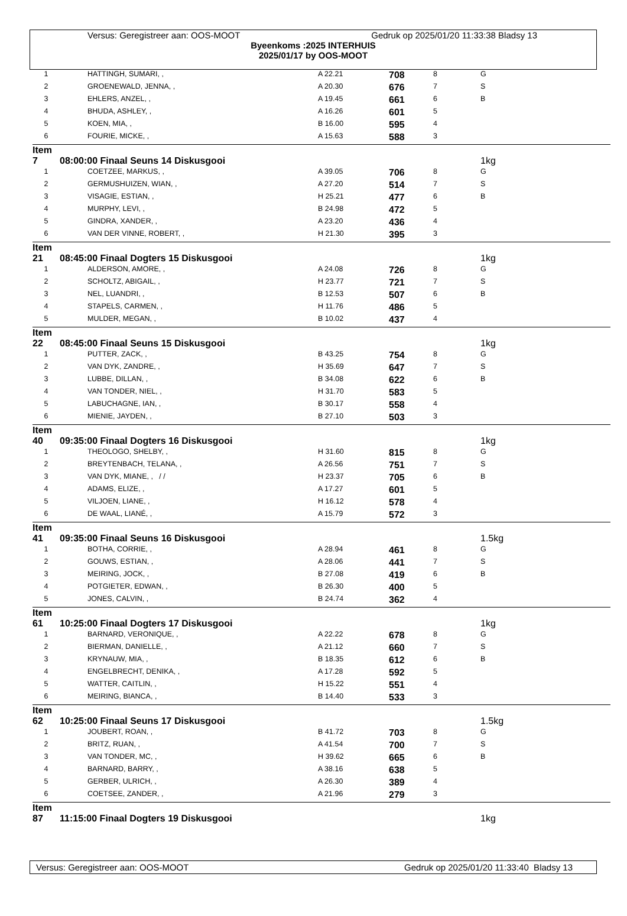Versus: Geregistreer aan: OOS-MOOT Gedruk op 2025/01/20 11:33:38 Bladsy 13
Byeenkoms :2025 INTERHUIS
2025/01/17 by OOS-MOOT
| 1 | HATTINGH, SUMARI, , | A 22.21 | 708 | 8 | G |
| 2 | GROENEWALD, JENNA, , | A 20.30 | 676 | 7 | S |
| 3 | EHLERS, ANZEL, , | A 19.45 | 661 | 6 | B |
| 4 | BHUDA, ASHLEY, , | A 16.26 | 601 | 5 | |
| 5 | KOEN, MIA, , | B 16.00 | 595 | 4 | |
| 6 | FOURIE, MICKE, , | A 15.63 | 588 | 3 | |
| Item 7 | 08:00:00 Finaal Seuns 14 Diskusgooi | | | | 1kg |
| 1 | COETZEE, MARKUS, , | A 39.05 | 706 | 8 | G |
| 2 | GERMUSHUIZEN, WIAN, , | A 27.20 | 514 | 7 | S |
| 3 | VISAGIE, ESTIAN, , | H 25.21 | 477 | 6 | B |
| 4 | MURPHY, LEVI, , | B 24.98 | 472 | 5 | |
| 5 | GINDRA, XANDER, , | A 23.20 | 436 | 4 | |
| 6 | VAN DER VINNE, ROBERT, , | H 21.30 | 395 | 3 | |
| Item 21 | 08:45:00 Finaal Dogters 15 Diskusgooi | | | | 1kg |
| 1 | ALDERSON, AMORE, , | A 24.08 | 726 | 8 | G |
| 2 | SCHOLTZ, ABIGAIL, , | H 23.77 | 721 | 7 | S |
| 3 | NEL, LUANDRI, , | B 12.53 | 507 | 6 | B |
| 4 | STAPELS, CARMEN, , | H 11.76 | 486 | 5 | |
| 5 | MULDER, MEGAN, , | B 10.02 | 437 | 4 | |
| Item 22 | 08:45:00 Finaal Seuns 15 Diskusgooi | | | | 1kg |
| 1 | PUTTER, ZACK, , | B 43.25 | 754 | 8 | G |
| 2 | VAN DYK, ZANDRE, , | H 35.69 | 647 | 7 | S |
| 3 | LUBBE, DILLAN, , | B 34.08 | 622 | 6 | B |
| 4 | VAN TONDER, NIEL, , | H 31.70 | 583 | 5 | |
| 5 | LABUCHAGNE, IAN, , | B 30.17 | 558 | 4 | |
| 6 | MIENIE, JAYDEN, , | B 27.10 | 503 | 3 | |
| Item 40 | 09:35:00 Finaal Dogters 16 Diskusgooi | | | | 1kg |
| 1 | THEOLOGO, SHELBY, , | H 31.60 | 815 | 8 | G |
| 2 | BREYTENBACH, TELANA, , | A 26.56 | 751 | 7 | S |
| 3 | VAN DYK, MIANE, , / / | H 23.37 | 705 | 6 | B |
| 4 | ADAMS, ELIZE, , | A 17.27 | 601 | 5 | |
| 5 | VILJOEN, LIANE, , | H 16.12 | 578 | 4 | |
| 6 | DE WAAL, LIANÉ, , | A 15.79 | 572 | 3 | |
| Item 41 | 09:35:00 Finaal Seuns 16 Diskusgooi | | | | 1.5kg |
| 1 | BOTHA, CORRIE, , | A 28.94 | 461 | 8 | G |
| 2 | GOUWS, ESTIAN, , | A 28.06 | 441 | 7 | S |
| 3 | MEIRING, JOCK, , | B 27.08 | 419 | 6 | B |
| 4 | POTGIETER, EDWAN, , | B 26.30 | 400 | 5 | |
| 5 | JONES, CALVIN, , | B 24.74 | 362 | 4 | |
| Item 61 | 10:25:00 Finaal Dogters 17 Diskusgooi | | | | 1kg |
| 1 | BARNARD, VERONIQUE, , | A 22.22 | 678 | 8 | G |
| 2 | BIERMAN, DANIELLE, , | A 21.12 | 660 | 7 | S |
| 3 | KRYNAUW, MIA, , | B 18.35 | 612 | 6 | B |
| 4 | ENGELBRECHT, DENIKA, , | A 17.28 | 592 | 5 | |
| 5 | WATTER, CAITLIN, , | H 15.22 | 551 | 4 | |
| 6 | MEIRING, BIANCA, , | B 14.40 | 533 | 3 | |
| Item 62 | 10:25:00 Finaal Seuns 17 Diskusgooi | | | | 1.5kg |
| 1 | JOUBERT, ROAN, , | B 41.72 | 703 | 8 | G |
| 2 | BRITZ, RUAN, , | A 41.54 | 700 | 7 | S |
| 3 | VAN TONDER, MC, , | H 39.62 | 665 | 6 | B |
| 4 | BARNARD, BARRY, , | A 38.16 | 638 | 5 | |
| 5 | GERBER, ULRICH, , | A 26.30 | 389 | 4 | |
| 6 | COETSEE, ZANDER, , | A 21.96 | 279 | 3 | |
| Item 87 | 11:15:00 Finaal Dogters 19 Diskusgooi | | | | 1kg |
Versus: Geregistreer aan: OOS-MOOT Gedruk op 2025/01/20 11:33:40 Bladsy 13